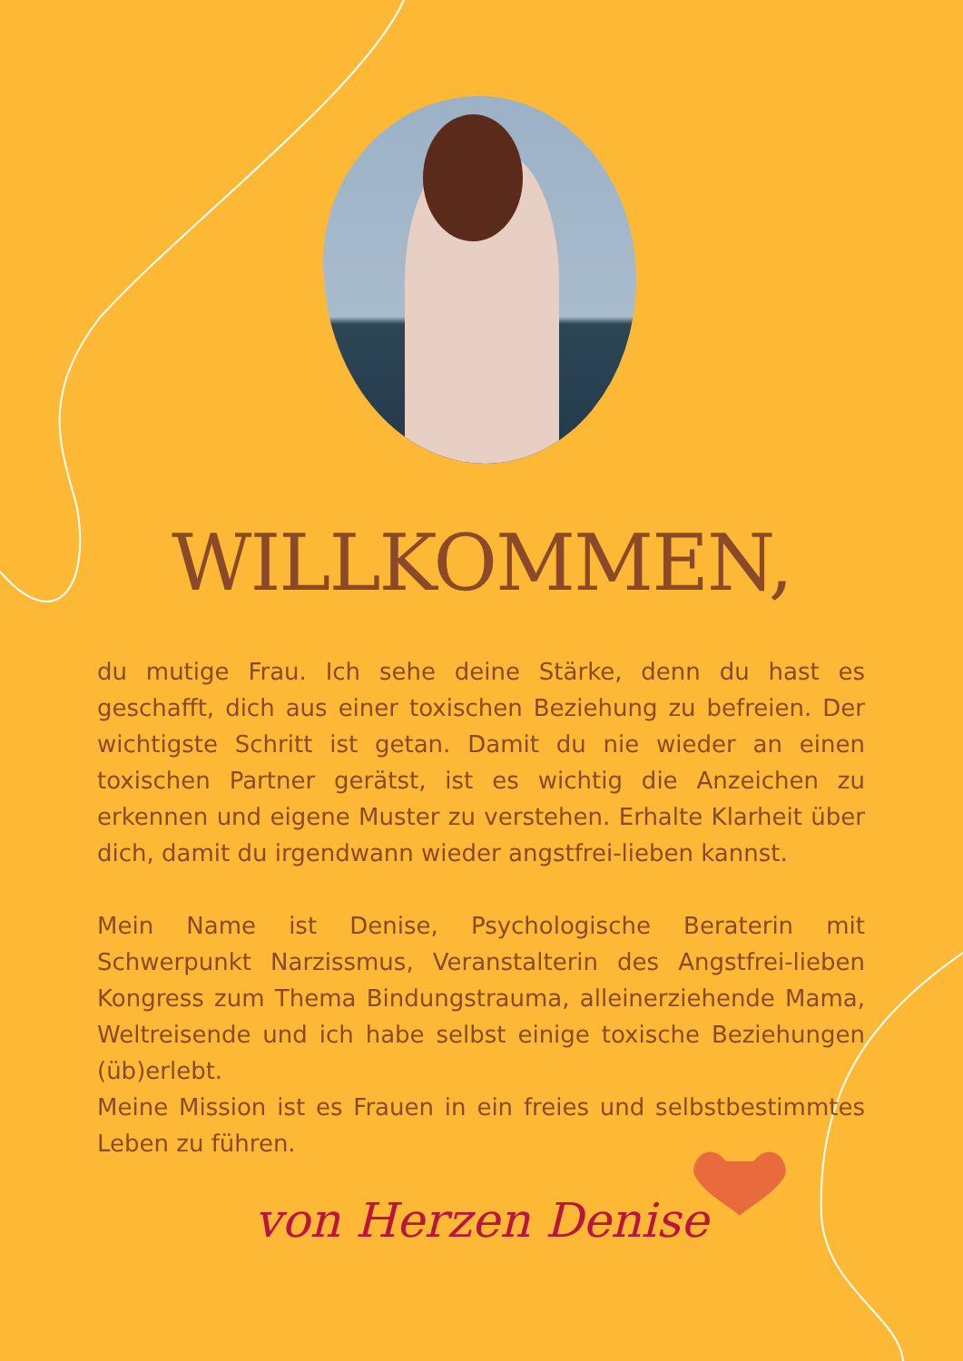WILLKOMMEN,
du mutige Frau. Ich sehe deine Stärke, denn du hast es geschafft, dich aus einer toxischen Beziehung zu befreien. Der wichtigste Schritt ist getan. Damit du nie wieder an einen toxischen Partner gerätst, ist es wichtig die Anzeichen zu erkennen und eigene Muster zu verstehen. Erhalte Klarheit über dich, damit du irgendwann wieder angstfrei-lieben kannst.
Mein Name ist Denise, Psychologische Beraterin mit Schwerpunkt Narzissmus, Veranstalterin des Angstfrei-lieben Kongress zum Thema Bindungstrauma, alleinerziehende Mama, Weltreisende und ich habe selbst einige toxische Beziehungen (üb)erlebt.
Meine Mission ist es Frauen in ein freies und selbstbestimmtes Leben zu führen.
von Herzen Denise